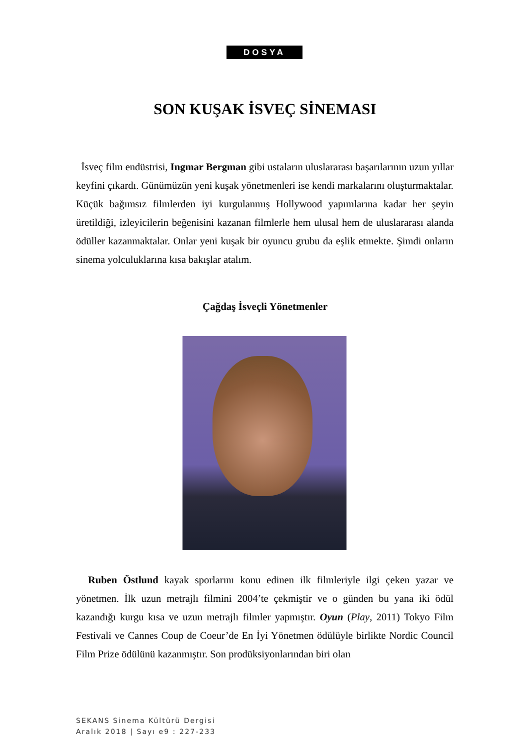DOSYA
SON KUŞAK İSVEÇ SİNEMASI
İsveç film endüstrisi, Ingmar Bergman gibi ustaların uluslararası başarılarının uzun yıllar keyfini çıkardı. Günümüzün yeni kuşak yönetmenleri ise kendi markalarını oluşturmaktalar. Küçük bağımsız filmlerden iyi kurgulanmış Hollywood yapımlarına kadar her şeyin üretildiği, izleyicilerin beğenisini kazanan filmlerle hem ulusal hem de uluslararası alanda ödüller kazanmaktalar. Onlar yeni kuşak bir oyuncu grubu da eşlik etmekte. Şimdi onların sinema yolculuklarına kısa bakışlar atalım.
Çağdaş İsveçli Yönetmenler
Ruben Östlund kayak sporlarını konu edinen ilk filmleriyle ilgi çeken yazar ve yönetmen. İlk uzun metrajlı filmini 2004’te çekmiştir ve o günden bu yana iki ödül kazandığı kurgu kısa ve uzun metrajlı filmler yapmıştır. Oyun (Play, 2011) Tokyo Film Festivali ve Cannes Coup de Coeur’de En İyi Yönetmen ödülüyle birlikte Nordic Council Film Prize ödülünü kazanmıştır. Son prodüksiyonlarından biri olan
SEKANS Sinema Kültürü Dergisi
Aralık 2018 | Sayı e9 : 227-233